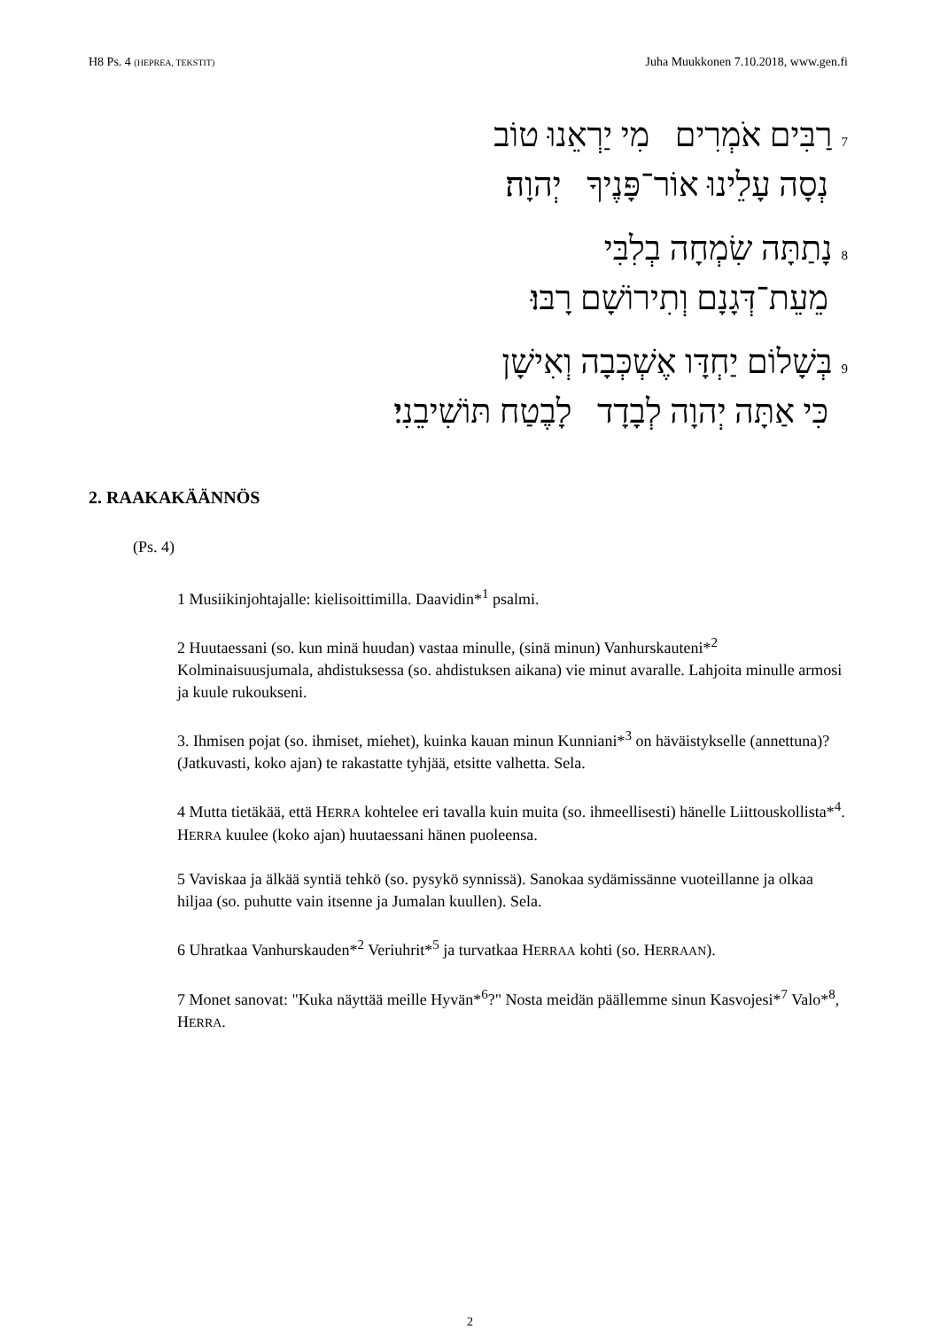H8 Ps. 4 (HEPREA, TEKSTIT) Juha Muukkonen 7.10.2018, www.gen.fi
7רַבִּים אֹמְרִים מִי יַרְאֵנוּ טוֹב
נְסָה עָלֵינוּ אוֹר־פָּנֶיךָ יְהוָה׃
8נָתַתָּה שִׂמְחָה בְלִבִּי
מֵעֵת־דְּגָנָם וְתִירוֹשָׁם רָבּוּ׃
9בְּשָׁלוֹם יַחְדָּו אֶשְׁכְּבָה וְאִישָׁן
כִּי אַתָּה יְהוָה לְבָדָד לָבֶטַח תּוֹשִׁיבֵנִי׃
2. RAAKAKÄÄNNÖS
(Ps. 4)
1 Musiikinjohtajalle: kielisoittimilla. Daavidin*<sup>1</sup> psalmi.
2 Huutaessani (so. kun minä huudan) vastaa minulle, (sinä minun) Vanhurskauteni*<sup>2</sup> Kolminaisuusjumala, ahdistuksessa (so. ahdistuksen aikana) vie minut avaralle. Lahjoita minulle armosi ja kuule rukoukseni.
3. Ihmisen pojat (so. ihmiset, miehet), kuinka kauan minun Kunniani*<sup>3</sup> on häväistykselle (annettuna)? (Jatkuvasti, koko ajan) te rakastatte tyhjää, etsitte valhetta. Sela.
4 Mutta tietäkää, että HERRA kohtelee eri tavalla kuin muita (so. ihmeellisesti) hänelle Liittouskollista*<sup>4</sup>. HERRA kuulee (koko ajan) huutaessani hänen puoleensa.
5 Vaviskaa ja älkää syntiä tehkö (so. pysykö synnissä). Sanokaa sydämissänne vuoteillanne ja olkaa hiljaa (so. puhutte vain itsenne ja Jumalan kuullen). Sela.
6 Uhratkaa Vanhurskauden*<sup>2</sup> Veriuhrit*<sup>5</sup> ja turvatkaa HERRAA kohti (so. HERRAAN).
7 Monet sanovat: "Kuka näyttää meille Hyvän*<sup>6</sup>?" Nosta meidän päällemme sinun Kasvojesi*<sup>7</sup> Valo*<sup>8</sup>, HERRA.
2